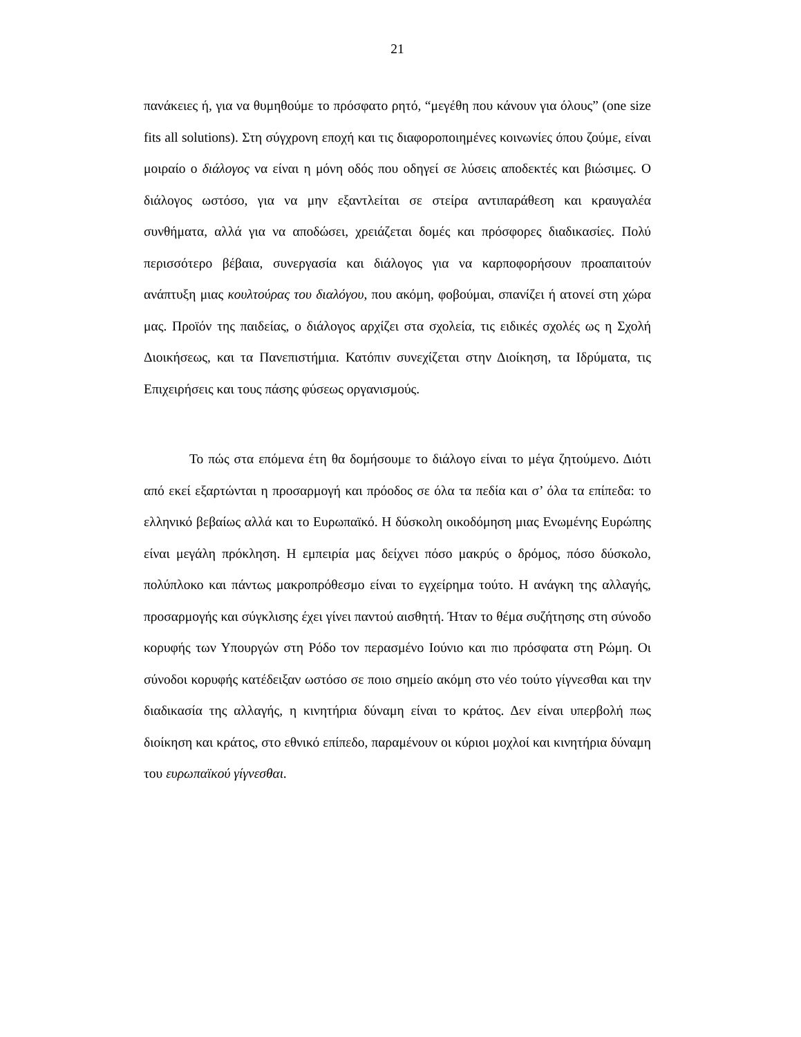21
πανάκειες ή, για να θυμηθούμε το πρόσφατο ρητό, “μεγέθη που κάνουν για όλους” (one size fits all solutions). Στη σύγχρονη εποχή και τις διαφοροποιημένες κοινωνίες όπου ζούμε, είναι μοιραίο ο διάλογος να είναι η μόνη οδός που οδηγεί σε λύσεις αποδεκτές και βιώσιμες. Ο διάλογος ωστόσο, για να μην εξαντλείται σε στείρα αντιπαράθεση και κραυγαλέα συνθήματα, αλλά για να αποδώσει, χρειάζεται δομές και πρόσφορες διαδικασίες. Πολύ περισσότερο βέβαια, συνεργασία και διάλογος για να καρποφορήσουν προαπαιτούν ανάπτυξη μιας κουλτούρας του διαλόγου, που ακόμη, φοβούμαι, σπανίζει ή ατονεί στη χώρα μας. Προϊόν της παιδείας, ο διάλογος αρχίζει στα σχολεία, τις ειδικές σχολές ως η Σχολή Διοικήσεως, και τα Πανεπιστήμια. Κατόπιν συνεχίζεται στην Διοίκηση, τα Ιδρύματα, τις Επιχειρήσεις και τους πάσης φύσεως οργανισμούς.
Το πώς στα επόμενα έτη θα δομήσουμε το διάλογο είναι το μέγα ζητούμενο. Διότι από εκεί εξαρτώνται η προσαρμογή και πρόοδος σε όλα τα πεδία και σ’ όλα τα επίπεδα: το ελληνικό βεβαίως αλλά και το Ευρωπαϊκό. Η δύσκολη οικοδόμηση μιας Ενωμένης Ευρώπης είναι μεγάλη πρόκληση. Η εμπειρία μας δείχνει πόσο μακρύς ο δρόμος, πόσο δύσκολο, πολύπλοκο και πάντως μακροπρόθεσμο είναι το εγχείρημα τούτο. Η ανάγκη της αλλαγής, προσαρμογής και σύγκλισης έχει γίνει παντού αισθητή. Ήταν το θέμα συζήτησης στη σύνοδο κορυφής των Υπουργών στη Ρόδο τον περασμένο Ιούνιο και πιο πρόσφατα στη Ρώμη. Οι σύνοδοι κορυφής κατέδειξαν ωστόσο σε ποιο σημείο ακόμη στο νέο τούτο γίγνεσθαι και την διαδικασία της αλλαγής, η κινητήρια δύναμη είναι το κράτος. Δεν είναι υπερβολή πως διοίκηση και κράτος, στο εθνικό επίπεδο, παραμένουν οι κύριοι μοχλοί και κινητήρια δύναμη του ευρωπαϊκού γίγνεσθαι.